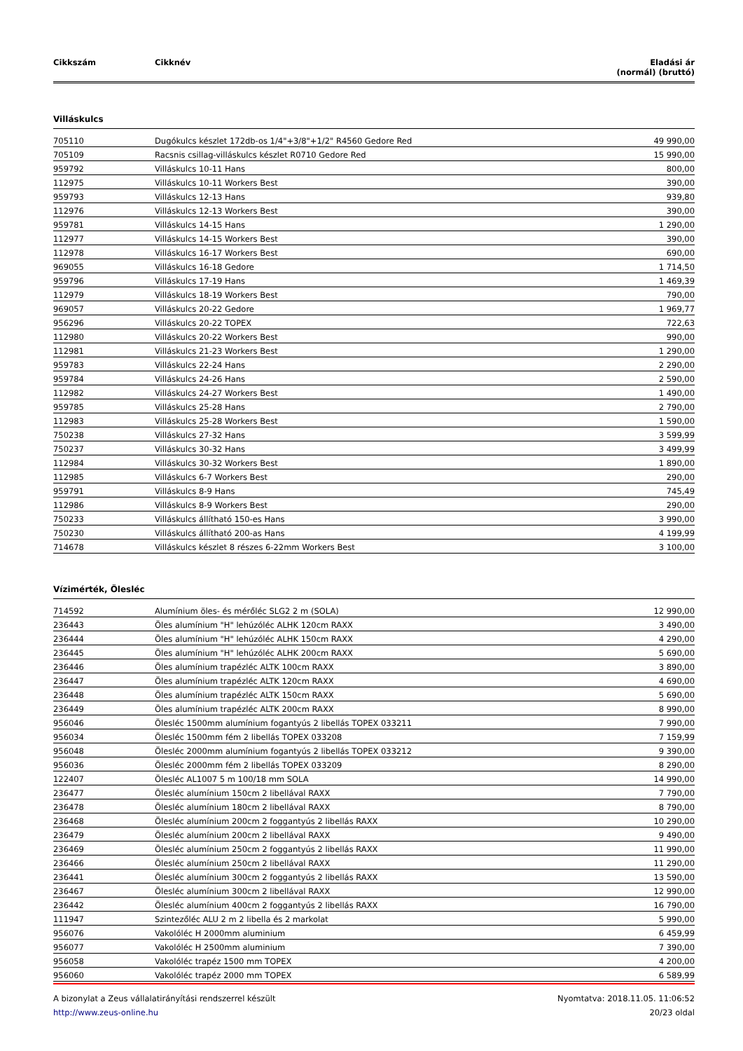| Cikkszám | Cikknév | Eladási ár (normál) (bruttó) |
| --- | --- | --- |
Villáskulcs
| 705110 | Dugókulcs készlet 172db-os 1/4"+3/8"+1/2" R4560 Gedore Red | 49 990,00 |
| 705109 | Racsnis csillag-villáskulcs készlet R0710 Gedore Red | 15 990,00 |
| 959792 | Villáskulcs 10-11 Hans | 800,00 |
| 112975 | Villáskulcs 10-11 Workers Best | 390,00 |
| 959793 | Villáskulcs 12-13 Hans | 939,80 |
| 112976 | Villáskulcs 12-13 Workers Best | 390,00 |
| 959781 | Villáskulcs 14-15 Hans | 1 290,00 |
| 112977 | Villáskulcs 14-15 Workers Best | 390,00 |
| 112978 | Villáskulcs 16-17 Workers Best | 690,00 |
| 969055 | Villáskulcs 16-18 Gedore | 1 714,50 |
| 959796 | Villáskulcs 17-19 Hans | 1 469,39 |
| 112979 | Villáskulcs 18-19 Workers Best | 790,00 |
| 969057 | Villáskulcs 20-22 Gedore | 1 969,77 |
| 956296 | Villáskulcs 20-22 TOPEX | 722,63 |
| 112980 | Villáskulcs 20-22 Workers Best | 990,00 |
| 112981 | Villáskulcs 21-23 Workers Best | 1 290,00 |
| 959783 | Villáskulcs 22-24 Hans | 2 290,00 |
| 959784 | Villáskulcs 24-26 Hans | 2 590,00 |
| 112982 | Villáskulcs 24-27 Workers Best | 1 490,00 |
| 959785 | Villáskulcs 25-28 Hans | 2 790,00 |
| 112983 | Villáskulcs 25-28 Workers Best | 1 590,00 |
| 750238 | Villáskulcs 27-32 Hans | 3 599,99 |
| 750237 | Villáskulcs 30-32 Hans | 3 499,99 |
| 112984 | Villáskulcs 30-32 Workers Best | 1 890,00 |
| 112985 | Villáskulcs 6-7 Workers Best | 290,00 |
| 959791 | Villáskulcs 8-9 Hans | 745,49 |
| 112986 | Villáskulcs 8-9 Workers Best | 290,00 |
| 750233 | Villáskulcs állítható 150-es Hans | 3 990,00 |
| 750230 | Villáskulcs állítható 200-as Hans | 4 199,99 |
| 714678 | Villáskulcs készlet 8 részes 6-22mm Workers Best | 3 100,00 |
Vízimérték, Ölesléc
| 714592 | Alumínium öles- és mérőléc SLG2 2 m (SOLA) | 12 990,00 |
| 236443 | Öles alumínium "H" lehúzóléc ALHK 120cm RAXX | 3 490,00 |
| 236444 | Öles alumínium "H" lehúzóléc ALHK 150cm RAXX | 4 290,00 |
| 236445 | Öles alumínium "H" lehúzóléc ALHK 200cm RAXX | 5 690,00 |
| 236446 | Öles alumínium trapézléc ALTK 100cm RAXX | 3 890,00 |
| 236447 | Öles alumínium trapézléc ALTK 120cm RAXX | 4 690,00 |
| 236448 | Öles alumínium trapézléc ALTK 150cm RAXX | 5 690,00 |
| 236449 | Öles alumínium trapézléc ALTK 200cm RAXX | 8 990,00 |
| 956046 | Ölesléc 1500mm alumínium fogantyús 2 libellás TOPEX 033211 | 7 990,00 |
| 956034 | Ölesléc 1500mm fém 2 libellás TOPEX 033208 | 7 159,99 |
| 956048 | Ölesléc 2000mm alumínium fogantyús 2 libellás TOPEX 033212 | 9 390,00 |
| 956036 | Ölesléc 2000mm fém 2 libellás TOPEX 033209 | 8 290,00 |
| 122407 | Ölesléc AL1007 5 m 100/18 mm SOLA | 14 990,00 |
| 236477 | Ölesléc alumínium 150cm 2 libellával RAXX | 7 790,00 |
| 236478 | Ölesléc alumínium 180cm 2 libellával RAXX | 8 790,00 |
| 236468 | Ölesléc alumínium 200cm 2 foggantyús 2 libellás RAXX | 10 290,00 |
| 236479 | Ölesléc alumínium 200cm 2 libellával RAXX | 9 490,00 |
| 236469 | Ölesléc alumínium 250cm 2 foggantyús 2 libellás RAXX | 11 990,00 |
| 236466 | Ölesléc alumínium 250cm 2 libellával RAXX | 11 290,00 |
| 236441 | Ölesléc alumínium 300cm 2 foggantyús 2 libellás RAXX | 13 590,00 |
| 236467 | Ölesléc alumínium 300cm 2 libellával RAXX | 12 990,00 |
| 236442 | Ölesléc alumínium 400cm 2 foggantyús 2 libellás RAXX | 16 790,00 |
| 111947 | Szintezőléc ALU 2 m 2 libella és 2 markolat | 5 990,00 |
| 956076 | Vakolóléc H 2000mm aluminium | 6 459,99 |
| 956077 | Vakolóléc H 2500mm aluminium | 7 390,00 |
| 956058 | Vakolóléc trapéz 1500 mm TOPEX | 4 200,00 |
| 956060 | Vakolóléc trapéz 2000 mm TOPEX | 6 589,99 |
A bizonylat a Zeus vállalatirányítási rendszerrel készült
http://www.zeus-online.hu
Nyomtatva: 2018.11.05. 11:06:52
20/23 oldal